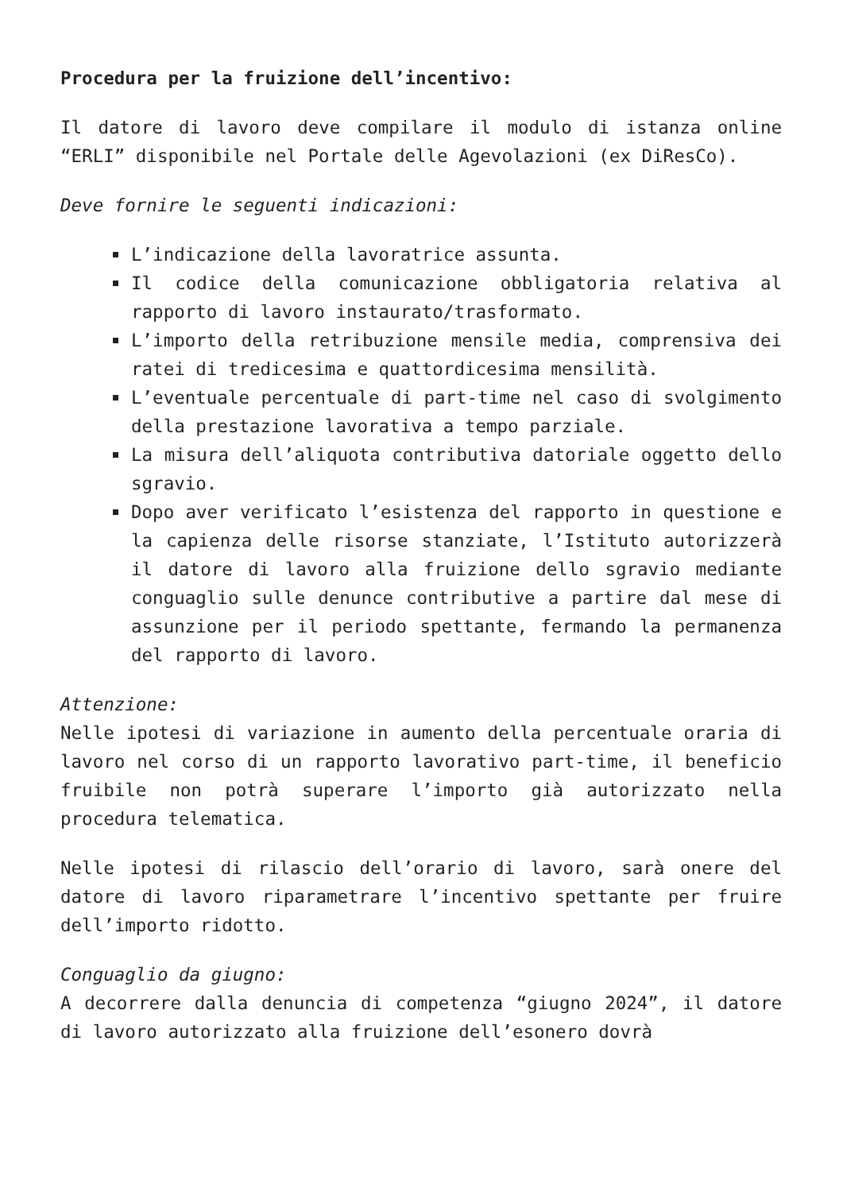Procedura per la fruizione dell’incentivo:
Il datore di lavoro deve compilare il modulo di istanza online “ERLI” disponibile nel Portale delle Agevolazioni (ex DiResCo).
Deve fornire le seguenti indicazioni:
L’indicazione della lavoratrice assunta.
Il codice della comunicazione obbligatoria relativa al rapporto di lavoro instaurato/trasformato.
L’importo della retribuzione mensile media, comprensiva dei ratei di tredicesima e quattordicesima mensilità.
L’eventuale percentuale di part-time nel caso di svolgimento della prestazione lavorativa a tempo parziale.
La misura dell’aliquota contributiva datoriale oggetto dello sgravio.
Dopo aver verificato l’esistenza del rapporto in questione e la capienza delle risorse stanziate, l’Istituto autorizzerà il datore di lavoro alla fruizione dello sgravio mediante conguaglio sulle denunce contributive a partire dal mese di assunzione per il periodo spettante, fermando la permanenza del rapporto di lavoro.
Attenzione:
Nelle ipotesi di variazione in aumento della percentuale oraria di lavoro nel corso di un rapporto lavorativo part-time, il beneficio fruibile non potrà superare l’importo già autorizzato nella procedura telematica.
Nelle ipotesi di rilascio dell’orario di lavoro, sarà onere del datore di lavoro riparametrare l’incentivo spettante per fruire dell’importo ridotto.
Conguaglio da giugno:
A decorrere dalla denuncia di competenza “giugno 2024”, il datore di lavoro autorizzato alla fruizione dell’esonero dovrà